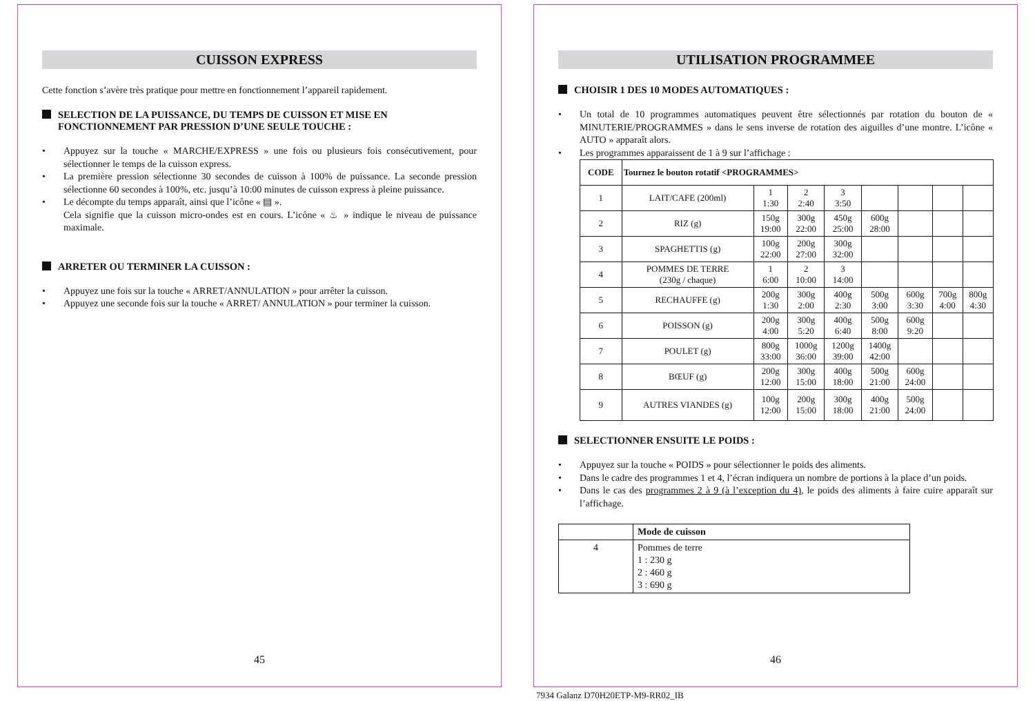CUISSON EXPRESS
Cette fonction s’avère très pratique pour mettre en fonctionnement l’appareil rapidement.
SELECTION DE LA PUISSANCE, DU TEMPS DE CUISSON ET MISE EN FONCTIONNEMENT PAR PRESSION D’UNE SEULE TOUCHE :
• Appuyez sur la touche « MARCHE/EXPRESS » une fois ou plusieurs fois consécutivement, pour sélectionner le temps de la cuisson express.
• La première pression sélectionne 30 secondes de cuisson à 100% de puissance. La seconde pression sélectionne 60 secondes à 100%, etc. jusqu’à 10:00 minutes de cuisson express à pleine puissance.
• Le décompte du temps apparaît, ainsi que l’icône « ▤ ».
Cela signifie que la cuisson micro-ondes est en cours. L’icône « ♨ » indique le niveau de puissance maximale.
ARRETER OU TERMINER LA CUISSON :
• Appuyez une fois sur la touche « ARRET/ANNULATION » pour arrêter la cuisson.
• Appuyez une seconde fois sur la touche « ARRET/ ANNULATION » pour terminer la cuisson.
45
UTILISATION PROGRAMMEE
CHOISIR 1 DES 10 MODES AUTOMATIQUES :
• Un total de 10 programmes automatiques peuvent être sélectionnés par rotation du bouton de « MINUTERIE/PROGRAMMES » dans le sens inverse de rotation des aiguilles d’une montre. L’icône « AUTO » apparaît alors.
• Les programmes apparaissent de 1 à 9 sur l’affichage :
| CODE | Tournez le bouton rotatif <PROGRAMMES> | | | | | | | |
| --- | --- | --- | --- | --- | --- | --- | --- | --- |
| 1 | LAIT/CAFE (200ml) | 1 1:30 | 2 2:40 | 3 3:50 | | | | |
| 2 | RIZ (g) | 150g 19:00 | 300g 22:00 | 450g 25:00 | 600g 28:00 | | | |
| 3 | SPAGHETTIS (g) | 100g 22:00 | 200g 27:00 | 300g 32:00 | | | | |
| 4 | POMMES DE TERRE (230g / chaque) | 1 6:00 | 2 10:00 | 3 14:00 | | | | |
| 5 | RECHAUFFE (g) | 200g 1:30 | 300g 2:00 | 400g 2:30 | 500g 3:00 | 600g 3:30 | 700g 4:00 | 800g 4:30 |
| 6 | POISSON (g) | 200g 4:00 | 300g 5:20 | 400g 6:40 | 500g 8:00 | 600g 9:20 | | |
| 7 | POULET (g) | 800g 33:00 | 1000g 36:00 | 1200g 39:00 | 1400g 42:00 | | | |
| 8 | BŒUF (g) | 200g 12:00 | 300g 15:00 | 400g 18:00 | 500g 21:00 | 600g 24:00 | | |
| 9 | AUTRES VIANDES (g) | 100g 12:00 | 200g 15:00 | 300g 18:00 | 400g 21:00 | 500g 24:00 | | |
SELECTIONNER ENSUITE LE POIDS :
• Appuyez sur la touche « POIDS » pour sélectionner le poids des aliments.
• Dans le cadre des programmes 1 et 4, l’écran indiquera un nombre de portions à la place d’un poids.
• Dans le cas des programmes 2 à 9 (à l’exception du 4), le poids des aliments à faire cuire apparaît sur l’affichage.
| | Mode de cuisson |
| --- | --- |
| 4 | Pommes de terre 1 : 230 g 2 : 460 g 3 : 690 g |
46
7934 Galanz D70H20ETP-M9-RR02_IB